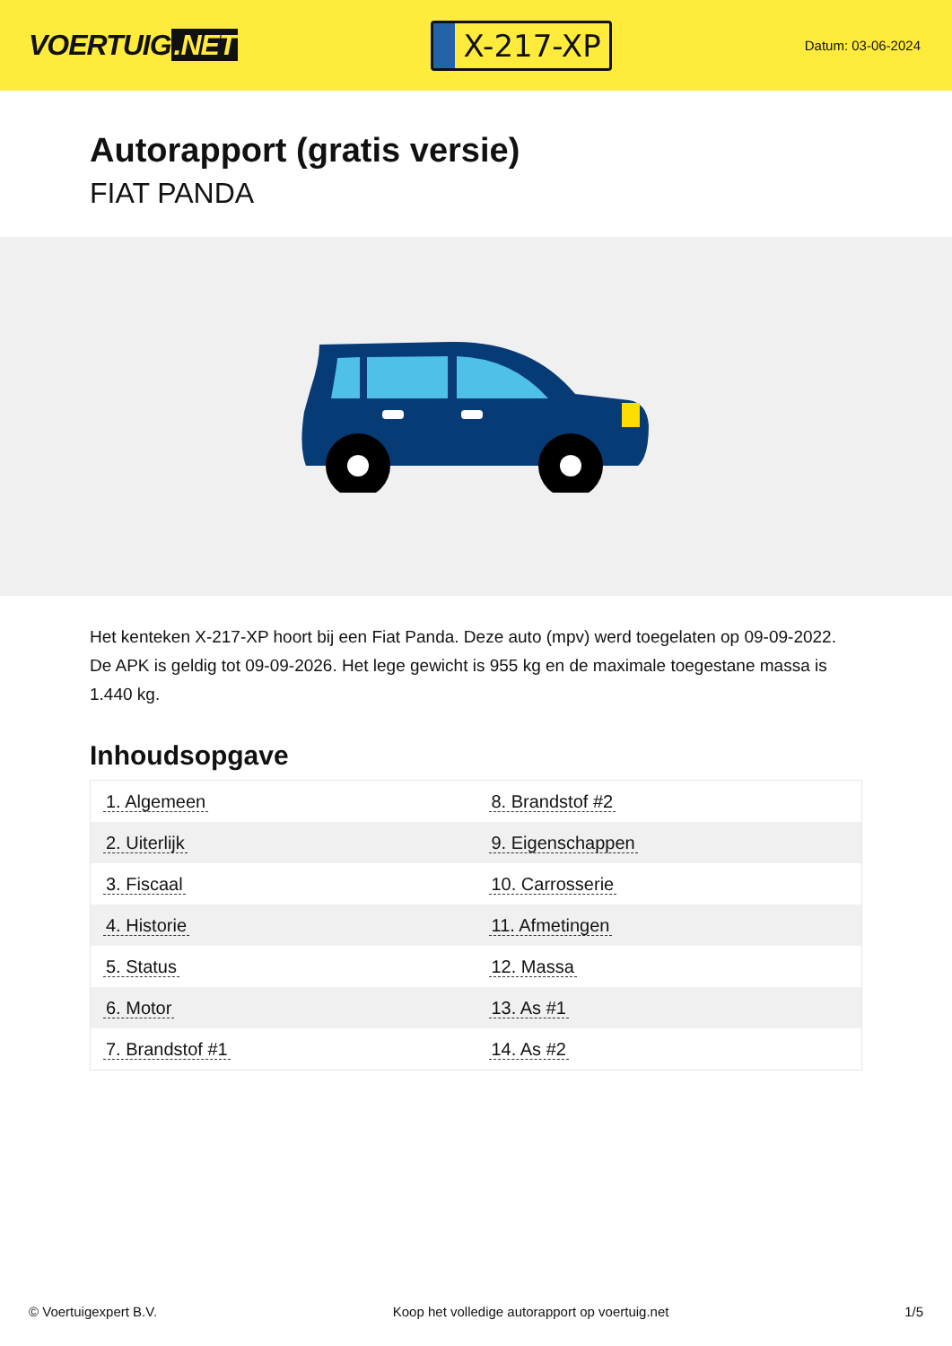VOERTUIG.NET
X-217-XP
Datum: 03-06-2024
Autorapport (gratis versie)
FIAT PANDA
Het kenteken X-217-XP hoort bij een Fiat Panda. Deze auto (mpv) werd toegelaten op 09-09-2022. De APK is geldig tot 09-09-2026. Het lege gewicht is 955 kg en de maximale toegestane massa is 1.440 kg.
Inhoudsopgave
| 1. Algemeen | 8. Brandstof #2 |
| 2. Uiterlijk | 9. Eigenschappen |
| 3. Fiscaal | 10. Carrosserie |
| 4. Historie | 11. Afmetingen |
| 5. Status | 12. Massa |
| 6. Motor | 13. As #1 |
| 7. Brandstof #1 | 14. As #2 |
© Voertuigexpert B.V. Koop het volledige autorapport op voertuig.net 1/5